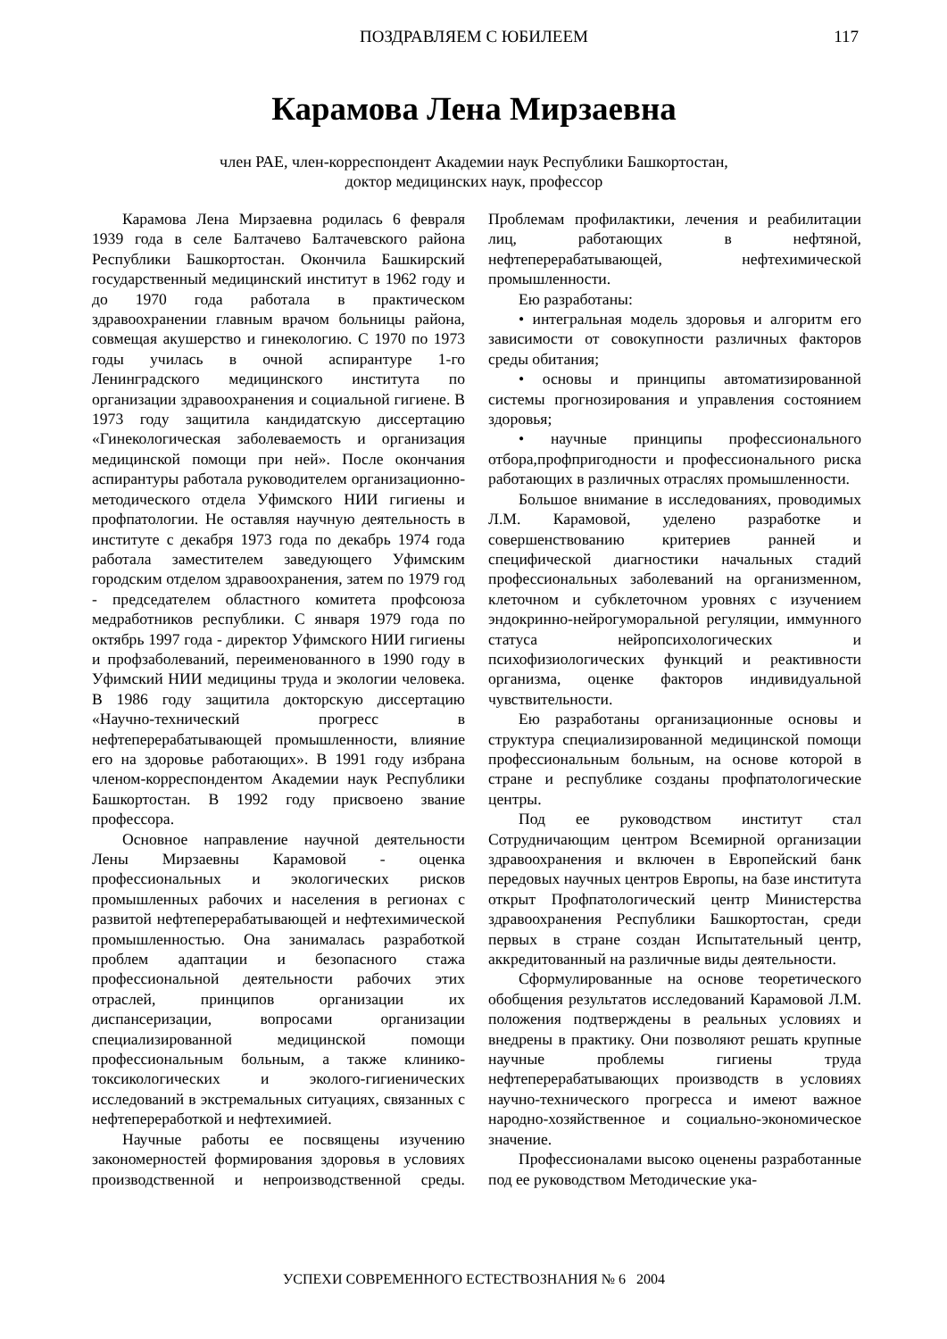ПОЗДРАВЛЯЕМ С ЮБИЛЕЕМ
117
Карамова Лена Мирзаевна
член РАЕ, член-корреспондент Академии наук Республики Башкортостан,
доктор медицинских наук, профессор
Карамова Лена Мирзаевна родилась 6 февраля 1939 года в селе Балтачево Балтачевского района Республики Башкортостан. Окончила Башкирский государственный медицинский институт в 1962 году и до 1970 года работала в практическом здравоохранении главным врачом больницы района, совмещая акушерство и гинекологию. С 1970 по 1973 годы училась в очной аспирантуре 1-го Ленинградского медицинского института по организации здравоохранения и социальной гигиене. В 1973 году защитила кандидатскую диссертацию «Гинекологическая заболеваемость и организация медицинской помощи при ней». После окончания аспирантуры работала руководителем организационно-методического отдела Уфимского НИИ гигиены и профпатологии. Не оставляя научную деятельность в институте с декабря 1973 года по декабрь 1974 года работала заместителем заведующего Уфимским городским отделом здравоохранения, затем по 1979 год - председателем областного комитета профсоюза медработников республики. С января 1979 года по октябрь 1997 года - директор Уфимского НИИ гигиены и профзаболеваний, переименованного в 1990 году в Уфимский НИИ медицины труда и экологии человека. В 1986 году защитила докторскую диссертацию «Научно-технический прогресс в нефтеперерабатывающей промышленности, влияние его на здоровье работающих». В 1991 году избрана членом-корреспондентом Академии наук Республики Башкортостан. В 1992 году присвоено звание профессора.
Основное направление научной деятельности Лены Мирзаевны Карамовой - оценка профессиональных и экологических рисков промышленных рабочих и населения в регионах с развитой нефтеперерабатывающей и нефтехимической промышленностью. Она занималась разработкой проблем адаптации и безопасного стажа профессиональной деятельности рабочих этих отраслей, принципов организации их диспансеризации, вопросами организации специализированной медицинской помощи профессиональным больным, а также клинико-токсикологических и эколого-гигиенических исследований в экстремальных ситуациях, связанных с нефтепереработкой и нефтехимией.
Научные работы ее посвящены изучению закономерностей формирования здоровья в условиях производственной и непроизводственной среды. Проблемам профилактики, лечения и реабилитации лиц, работающих в нефтяной, нефтеперерабатывающей, нефтехимической промышленности.
Ею разработаны:
• интегральная модель здоровья и алгоритм его зависимости от совокупности различных факторов среды обитания;
• основы и принципы автоматизированной системы прогнозирования и управления состоянием здоровья;
• научные принципы профессионального отбора,профпригодности и профессионального риска работающих в различных отраслях промышленности.
Большое внимание в исследованиях, проводимых Л.М. Карамовой, уделено разработке и совершенствованию критериев ранней и специфической диагностики начальных стадий профессиональных заболеваний на организменном, клеточном и субклеточном уровнях с изучением эндокринно-нейрогуморальной регуляции, иммунного статуса нейропсихологических и психофизиологических функций и реактивности организма, оценке факторов индивидуальной чувствительности.
Ею разработаны организационные основы и структура специализированной медицинской помощи профессиональным больным, на основе которой в стране и республике созданы профпатологические центры.
Под ее руководством институт стал Сотрудничающим центром Всемирной организации здравоохранения и включен в Европейский банк передовых научных центров Европы, на базе института открыт Профпатологический центр Министерства здравоохранения Республики Башкортостан, среди первых в стране создан Испытательный центр, аккредитованный на различные виды деятельности.
Сформулированные на основе теоретического обобщения результатов исследований Карамовой Л.М. положения подтверждены в реальных условиях и внедрены в практику. Они позволяют решать крупные научные проблемы гигиены труда нефтеперерабатывающих производств в условиях научно-технического прогресса и имеют важное народно-хозяйственное и социально-экономическое значение.
Профессионалами высоко оценены разработанные под ее руководством Методические ука-
УСПЕХИ СОВРЕМЕННОГО ЕСТЕСТВОЗНАНИЯ № 6 2004